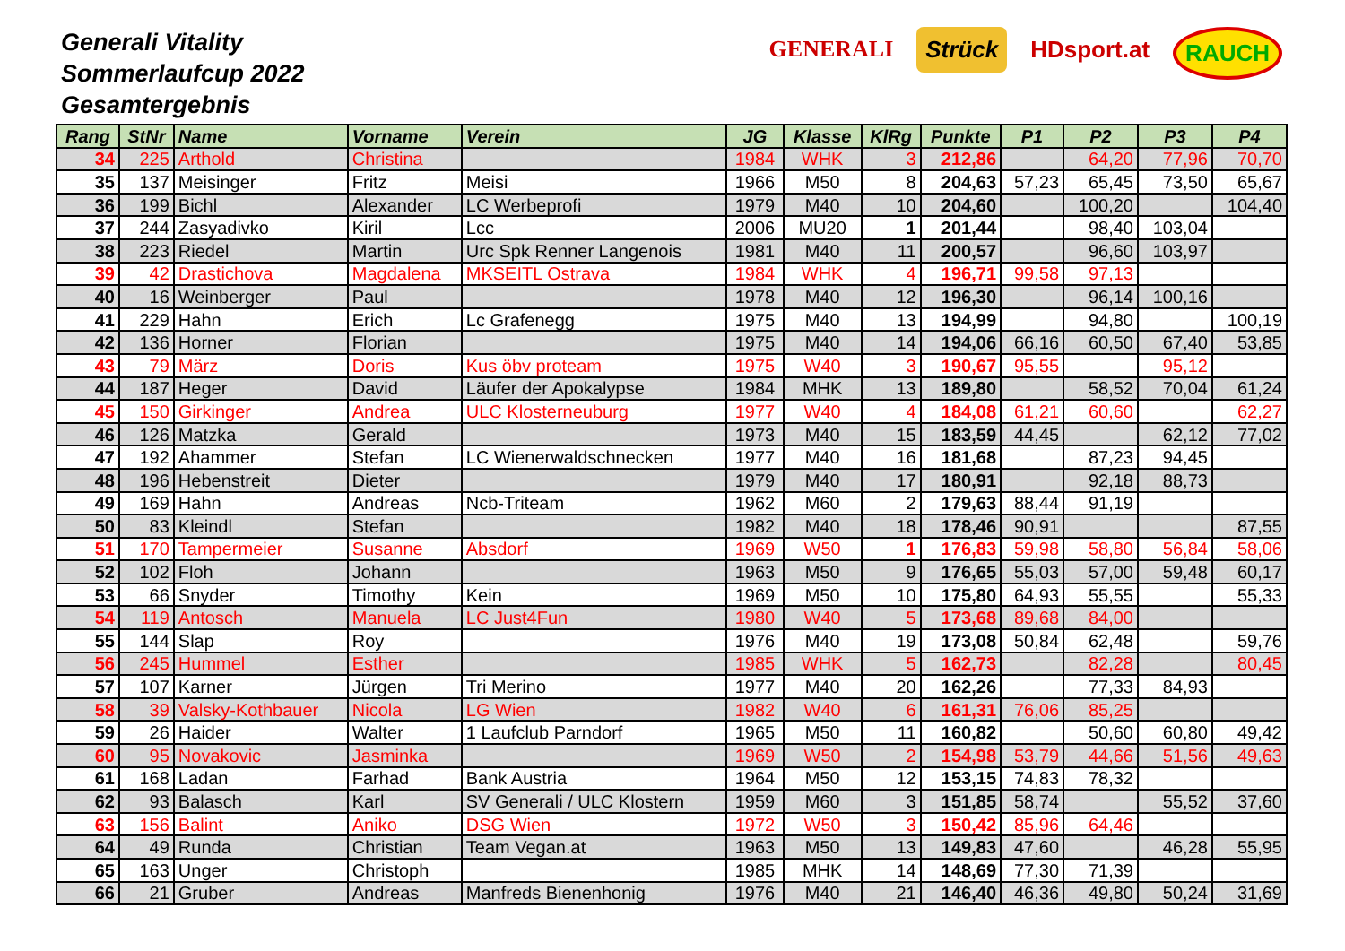Generali Vitality
Sommerlaufcup 2022
Gesamtergebnis
GENERALI Strück HDsport.at RAUCH
| Rang | StNr | Name | Vorname | Verein | JG | Klasse | KlRg | Punkte | P1 | P2 | P3 | P4 |
| --- | --- | --- | --- | --- | --- | --- | --- | --- | --- | --- | --- | --- |
| 34 | 225 | Arthold | Christina | | 1984 | WHK | 3 | 212,86 | | 64,20 | 77,96 | 70,70 |
| 35 | 137 | Meisinger | Fritz | Meisi | 1966 | M50 | 8 | 204,63 | 57,23 | 65,45 | 73,50 | 65,67 |
| 36 | 199 | Bichl | Alexander | LC Werbeprofi | 1979 | M40 | 10 | 204,60 | | 100,20 | | 104,40 |
| 37 | 244 | Zasyadivko | Kiril | Lcc | 2006 | MU20 | 1 | 201,44 | | 98,40 | 103,04 | |
| 38 | 223 | Riedel | Martin | Urc Spk Renner Langenois | 1981 | M40 | 11 | 200,57 | | 96,60 | 103,97 | |
| 39 | 42 | Drastichova | Magdalena | MKSEITL Ostrava | 1984 | WHK | 4 | 196,71 | 99,58 | 97,13 | | |
| 40 | 16 | Weinberger | Paul | | 1978 | M40 | 12 | 196,30 | | 96,14 | 100,16 | |
| 41 | 229 | Hahn | Erich | Lc Grafenegg | 1975 | M40 | 13 | 194,99 | | 94,80 | | 100,19 |
| 42 | 136 | Horner | Florian | | 1975 | M40 | 14 | 194,06 | 66,16 | 60,50 | 67,40 | 53,85 |
| 43 | 79 | März | Doris | Kus öbv proteam | 1975 | W40 | 3 | 190,67 | 95,55 | | 95,12 | |
| 44 | 187 | Heger | David | Läufer der Apokalypse | 1984 | MHK | 13 | 189,80 | | 58,52 | 70,04 | 61,24 |
| 45 | 150 | Girkinger | Andrea | ULC Klosterneuburg | 1977 | W40 | 4 | 184,08 | 61,21 | 60,60 | | 62,27 |
| 46 | 126 | Matzka | Gerald | | 1973 | M40 | 15 | 183,59 | 44,45 | | 62,12 | 77,02 |
| 47 | 192 | Ahammer | Stefan | LC Wienerwaldschnecken | 1977 | M40 | 16 | 181,68 | | 87,23 | 94,45 | |
| 48 | 196 | Hebenstreit | Dieter | | 1979 | M40 | 17 | 180,91 | | 92,18 | 88,73 | |
| 49 | 169 | Hahn | Andreas | Ncb-Triteam | 1962 | M60 | 2 | 179,63 | 88,44 | 91,19 | | |
| 50 | 83 | Kleindl | Stefan | | 1982 | M40 | 18 | 178,46 | 90,91 | | | 87,55 |
| 51 | 170 | Tampermeier | Susanne | Absdorf | 1969 | W50 | 1 | 176,83 | 59,98 | 58,80 | 56,84 | 58,06 |
| 52 | 102 | Floh | Johann | | 1963 | M50 | 9 | 176,65 | 55,03 | 57,00 | 59,48 | 60,17 |
| 53 | 66 | Snyder | Timothy | Kein | 1969 | M50 | 10 | 175,80 | 64,93 | 55,55 | | 55,33 |
| 54 | 119 | Antosch | Manuela | LC Just4Fun | 1980 | W40 | 5 | 173,68 | 89,68 | 84,00 | | |
| 55 | 144 | Slap | Roy | | 1976 | M40 | 19 | 173,08 | 50,84 | 62,48 | | 59,76 |
| 56 | 245 | Hummel | Esther | | 1985 | WHK | 5 | 162,73 | | 82,28 | | 80,45 |
| 57 | 107 | Karner | Jürgen | Tri Merino | 1977 | M40 | 20 | 162,26 | | 77,33 | 84,93 | |
| 58 | 39 | Valsky-Kothbauer | Nicola | LG Wien | 1982 | W40 | 6 | 161,31 | 76,06 | 85,25 | | |
| 59 | 26 | Haider | Walter | 1 Laufclub Parndorf | 1965 | M50 | 11 | 160,82 | | 50,60 | 60,80 | 49,42 |
| 60 | 95 | Novakovic | Jasminka | | 1969 | W50 | 2 | 154,98 | 53,79 | 44,66 | 51,56 | 49,63 |
| 61 | 168 | Ladan | Farhad | Bank Austria | 1964 | M50 | 12 | 153,15 | 74,83 | 78,32 | | |
| 62 | 93 | Balasch | Karl | SV Generali / ULC Klostern | 1959 | M60 | 3 | 151,85 | 58,74 | | 55,52 | 37,60 |
| 63 | 156 | Balint | Aniko | DSG Wien | 1972 | W50 | 3 | 150,42 | 85,96 | 64,46 | | |
| 64 | 49 | Runda | Christian | Team Vegan.at | 1963 | M50 | 13 | 149,83 | 47,60 | | 46,28 | 55,95 |
| 65 | 163 | Unger | Christoph | | 1985 | MHK | 14 | 148,69 | 77,30 | 71,39 | | |
| 66 | 21 | Gruber | Andreas | Manfreds Bienenhonig | 1976 | M40 | 21 | 146,40 | 46,36 | 49,80 | 50,24 | 31,69 |